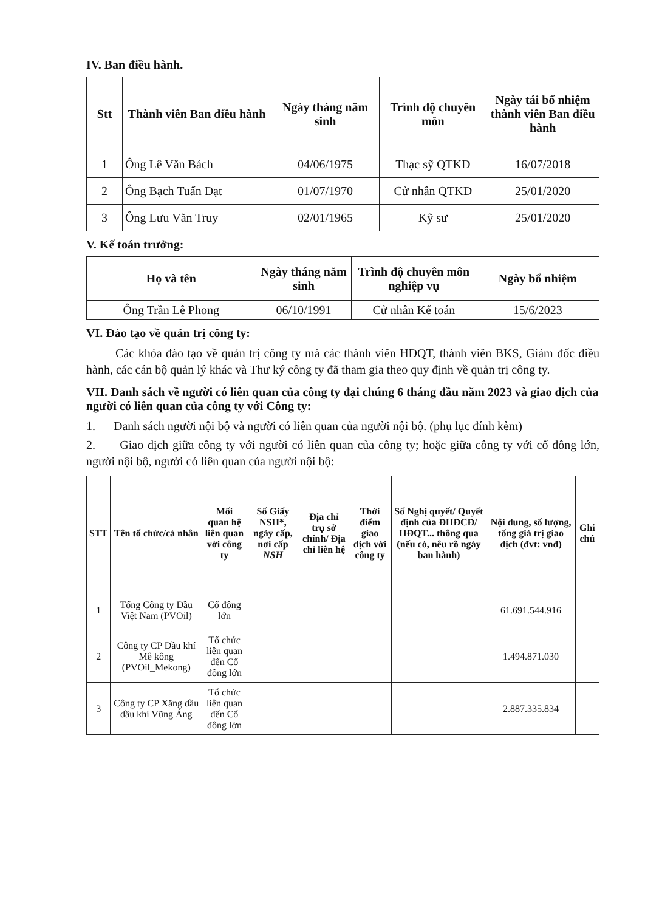IV. Ban điều hành.
| Stt | Thành viên Ban điều hành | Ngày tháng năm sinh | Trình độ chuyên môn | Ngày tái bổ nhiệm thành viên Ban điều hành |
| --- | --- | --- | --- | --- |
| 1 | Ông Lê Văn Bách | 04/06/1975 | Thạc sỹ QTKD | 16/07/2018 |
| 2 | Ông Bạch Tuấn Đạt | 01/07/1970 | Cử nhân QTKD | 25/01/2020 |
| 3 | Ông Lưu Văn Truy | 02/01/1965 | Kỹ sư | 25/01/2020 |
V. Kế toán trưởng:
| Họ và tên | Ngày tháng năm sinh | Trình độ chuyên môn nghiệp vụ | Ngày bổ nhiệm |
| --- | --- | --- | --- |
| Ông Trần Lê Phong | 06/10/1991 | Cử nhân Kế toán | 15/6/2023 |
VI. Đào tạo về quản trị công ty:
Các khóa đào tạo về quản trị công ty mà các thành viên HĐQT, thành viên BKS, Giám đốc điều hành, các cán bộ quản lý khác và Thư ký công ty đã tham gia theo quy định về quản trị công ty.
VII. Danh sách về người có liên quan của công ty đại chúng 6 tháng đầu năm 2023 và giao dịch của người có liên quan của công ty với Công ty:
1. Danh sách người nội bộ và người có liên quan của người nội bộ. (phụ lục đính kèm)
2. Giao dịch giữa công ty với người có liên quan của công ty; hoặc giữa công ty với cổ đông lớn, người nội bộ, người có liên quan của người nội bộ:
| STT | Tên tổ chức/cá nhân | Mối quan hệ liên quan với công ty | Số Giấy NSH*, ngày cấp, nơi cấp NSH | Địa chỉ trụ sở chính/ Địa chỉ liên hệ | Thời điểm giao dịch với công ty | Số Nghị quyết/ Quyết định của ĐHĐCĐ/ HĐQT... thông qua (nếu có, nêu rõ ngày ban hành) | Nội dung, số lượng, tổng giá trị giao dịch (đvt: vnđ) | Ghi chú |
| --- | --- | --- | --- | --- | --- | --- | --- | --- |
| 1 | Tổng Công ty Dầu Việt Nam (PVOil) | Cổ đông lớn | | | | | 61.691.544.916 | |
| 2 | Công ty CP Dầu khí Mê kông (PVOil_Mekong) | Tổ chức liên quan đến Cổ đông lớn | | | | | 1.494.871.030 | |
| 3 | Công ty CP Xăng dầu dầu khí Vũng Áng | Tổ chức liên quan đến Cổ đông lớn | | | | | 2.887.335.834 | |